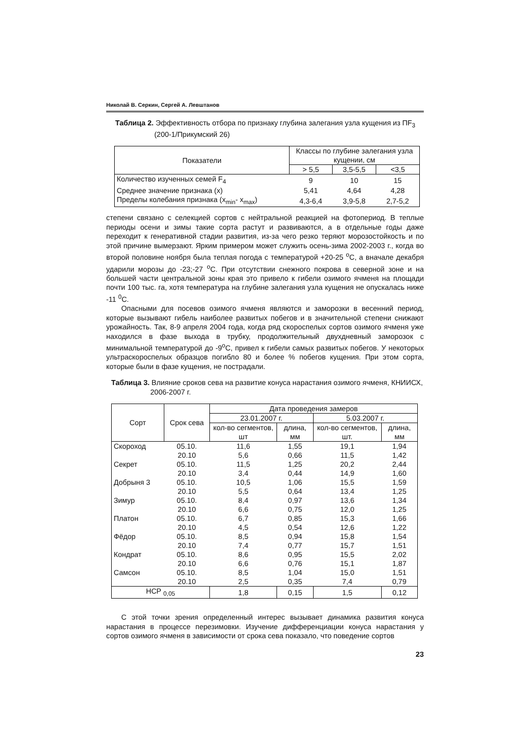Николай В. Серкин, Сергей А. Левштанов
Таблица 2. Эффективность отбора по признаку глубина залегания узла кущения из ПF<sub>3</sub> (200-1/Прикумский 26)
| Показатели | Классы по глубине залегания узла кущении, см | | |
| --- | --- | --- | --- |
| | > 5,5 | 3,5-5,5 | <3,5 |
| Количество изученных семей F<sub>4</sub> | 9 | 10 | 15 |
| Среднее значение признака (х) | 5,41 | 4,64 | 4,28 |
| Пределы колебания признака (х<sub>min</sub>- х<sub>max</sub>) | 4,3-6,4 | 3,9-5,8 | 2,7-5,2 |
степени связано с селекцией сортов с нейтральной реакцией на фотопериод. В теплые периоды осени и зимы такие сорта растут и развиваются, а в отдельные годы даже переходит к генеративной стадии развития, из-за чего резко теряют морозостойкость и по этой причине вымерзают. Ярким примером может служить осень-зима 2002-2003 г., когда во второй половине ноября была теплая погода с температурой +20-25 <sup>о</sup>С, а вначале декабря ударили морозы до -23;-27 <sup>о</sup>С. При отсутствии снежного покрова в северной зоне и на большей части центральной зоны края это привело к гибели озимого ячменя на площади почти 100 тыс. га, хотя температура на глубине залегания узла кущения не опускалась ниже -11 <sup>0</sup>С.
Опасными для посевов озимого ячменя являются и заморозки в весенний период, которые вызывают гибель наиболее развитых побегов и в значительной степени снижают урожайность. Так, 8-9 апреля 2004 года, когда ряд скороспелых сортов озимого ячменя уже находился в фазе выхода в трубку, продолжительный двухдневный заморозок с минимальной температурой до -9<sup>о</sup>С, привел к гибели самых развитых побегов. У некоторых ультраскороспелых образцов погибло 80 и более % побегов кущения. При этом сорта, которые были в фазе кущения, не пострадали.
Таблица 3. Влияние сроков сева на развитие конуса нарастания озимого ячменя, КНИИСХ, 2006-2007 г.
| Сорт | Срок сева | Дата проведения замеров | | | |
| --- | --- | --- | --- | --- | --- |
| | | 23.01.2007 г. | | 5.03.2007 г. | |
| | | кол-во сегментов, шт | длина, мм | кол-во сегментов, шт. | длина, мм |
| Скороход | 05.10. | 11,6 | 1,55 | 19,1 | 1,94 |
| | 20.10 | 5,6 | 0,66 | 11,5 | 1,42 |
| Секрет | 05.10. | 11,5 | 1,25 | 20,2 | 2,44 |
| | 20.10 | 3,4 | 0,44 | 14,9 | 1,60 |
| Добрыня 3 | 05.10. | 10,5 | 1,06 | 15,5 | 1,59 |
| | 20.10 | 5,5 | 0,64 | 13,4 | 1,25 |
| Зимур | 05.10. | 8,4 | 0,97 | 13,6 | 1,34 |
| | 20.10 | 6,6 | 0,75 | 12,0 | 1,25 |
| Платон | 05.10. | 6,7 | 0,85 | 15,3 | 1,66 |
| | 20.10 | 4,5 | 0,54 | 12,6 | 1,22 |
| Фёдор | 05.10. | 8,5 | 0,94 | 15,8 | 1,54 |
| | 20.10 | 7,4 | 0,77 | 15,7 | 1,51 |
| Кондрат | 05.10. | 8,6 | 0,95 | 15,5 | 2,02 |
| | 20.10 | 6,6 | 0,76 | 15,1 | 1,87 |
| Самсон | 05.10. | 8,5 | 1,04 | 15,0 | 1,51 |
| | 20.10 | 2,5 | 0,35 | 7,4 | 0,79 |
| НСР <sub>0,05</sub> | | 1,8 | 0,15 | 1,5 | 0,12 |
С этой точки зрения определенный интерес вызывает динамика развития конуса нарастания в процессе перезимовки. Изучение дифференциации конуса нарастания у сортов озимого ячменя в зависимости от срока сева показало, что поведение сортов
23